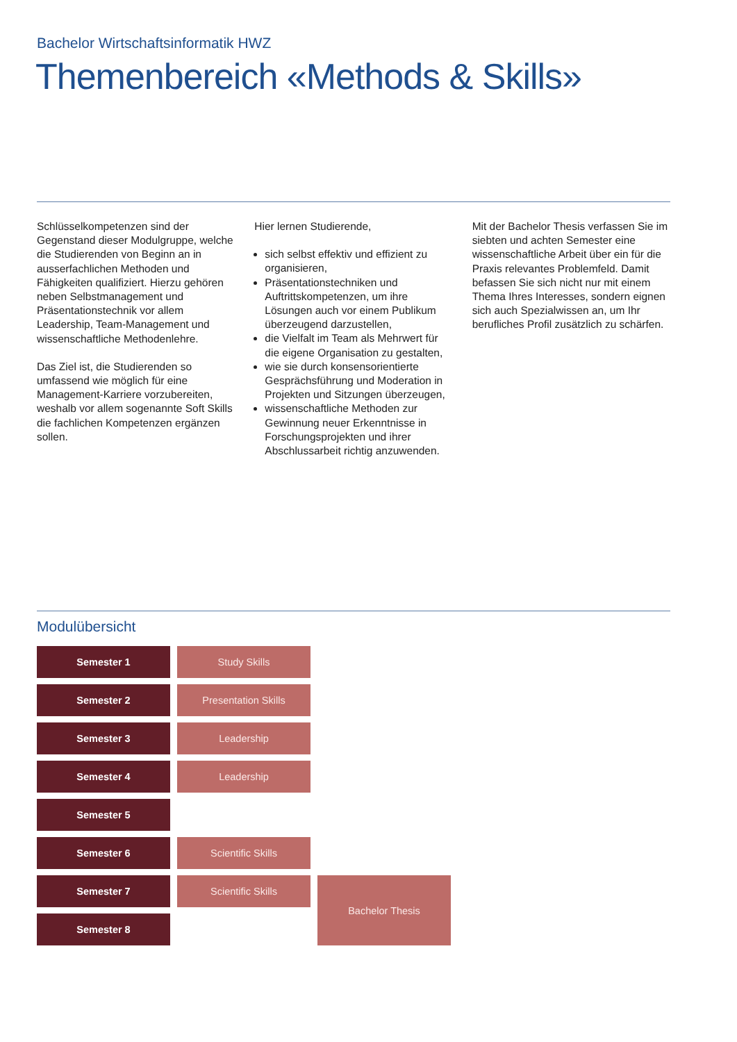Bachelor Wirtschaftsinformatik HWZ
Themenbereich «Methods & Skills»
Schlüsselkompetenzen sind der Gegenstand dieser Modulgruppe, welche die Studierenden von Beginn an in ausserfachlichen Methoden und Fähigkeiten qualifiziert. Hierzu gehören neben Selbstmanagement und Präsentationstechnik vor allem Leadership, Team-Management und wissenschaftliche Methodenlehre.
Das Ziel ist, die Studierenden so umfassend wie möglich für eine Management-Karriere vorzubereiten, weshalb vor allem sogenannte Soft Skills die fachlichen Kompetenzen ergänzen sollen.
Hier lernen Studierende,
sich selbst effektiv und effizient zu organisieren,
Präsentationstechniken und Auftrittskompetenzen, um ihre Lösungen auch vor einem Publikum überzeugend darzustellen,
die Vielfalt im Team als Mehrwert für die eigene Organisation zu gestalten,
wie sie durch konsensorientierte Gesprächsführung und Moderation in Projekten und Sitzungen überzeugen,
wissenschaftliche Methoden zur Gewinnung neuer Erkenntnisse in Forschungsprojekten und ihrer Abschlussarbeit richtig anzuwenden.
Mit der Bachelor Thesis verfassen Sie im siebten und achten Semester eine wissenschaftliche Arbeit über ein für die Praxis relevantes Problemfeld. Damit befassen Sie sich nicht nur mit einem Thema Ihres Interesses, sondern eignen sich auch Spezialwissen an, um Ihr berufliches Profil zusätzlich zu schärfen.
Modulübersicht
| Semester 1 | Study Skills | |
| Semester 2 | Presentation Skills | |
| Semester 3 | Leadership | |
| Semester 4 | Leadership | |
| Semester 5 | | |
| Semester 6 | Scientific Skills | |
| Semester 7 | Scientific Skills | Bachelor Thesis |
| Semester 8 | | |